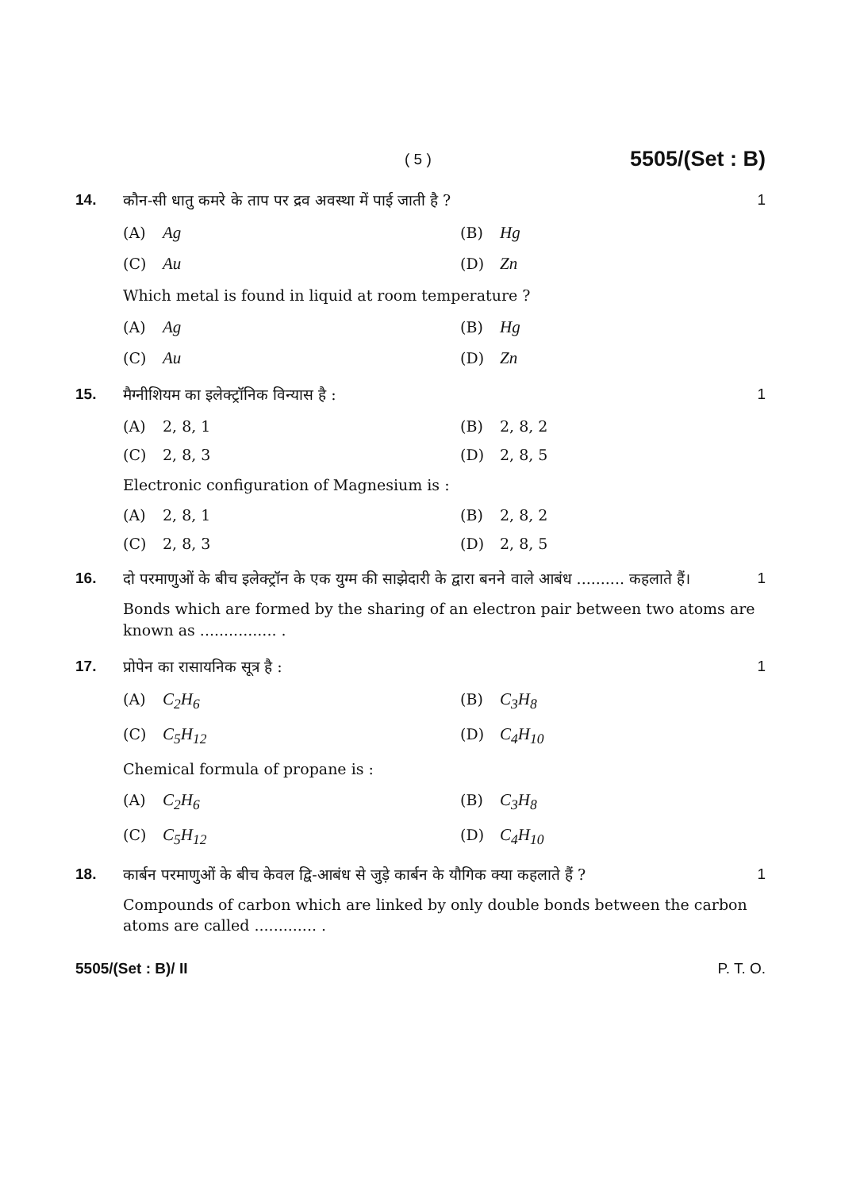( 5 ) 5505/(Set : B)
14. कौन-सी धातु कमरे के ताप पर द्रव अवस्था में पाई जाती है ? 1
(A) Ag
(B) Hg
(C) Au
(D) Zn
Which metal is found in liquid at room temperature ?
(A) Ag
(B) Hg
(C) Au
(D) Zn
15. मैग्नीशियम का इलेक्ट्रॉनिक विन्यास है : 1
(A) 2, 8, 1
(B) 2, 8, 2
(C) 2, 8, 3
(D) 2, 8, 5
Electronic configuration of Magnesium is :
(A) 2, 8, 1
(B) 2, 8, 2
(C) 2, 8, 3
(D) 2, 8, 5
16. दो परमाणुओं के बीच इलेक्ट्रॉन के एक युग्म की साझेदारी के द्वारा बनने वाले आबंध .......... कहलाते हैं। 1
Bonds which are formed by the sharing of an electron pair between two atoms are known as ................ .
17. प्रोपेन का रासायनिक सूत्र है : 1
(A) C<sub>2</sub>H<sub>6</sub>
(B) C<sub>3</sub>H<sub>8</sub>
(C) C<sub>5</sub>H<sub>12</sub>
(D) C<sub>4</sub>H<sub>10</sub>
Chemical formula of propane is :
(A) C<sub>2</sub>H<sub>6</sub>
(B) C<sub>3</sub>H<sub>8</sub>
(C) C<sub>5</sub>H<sub>12</sub>
(D) C<sub>4</sub>H<sub>10</sub>
18. कार्बन परमाणुओं के बीच केवल द्वि-आबंध से जुड़े कार्बन के यौगिक क्या कहलाते हैं ? 1
Compounds of carbon which are linked by only double bonds between the carbon atoms are called ............. .
5505/(Set : B)/ II P. T. O.